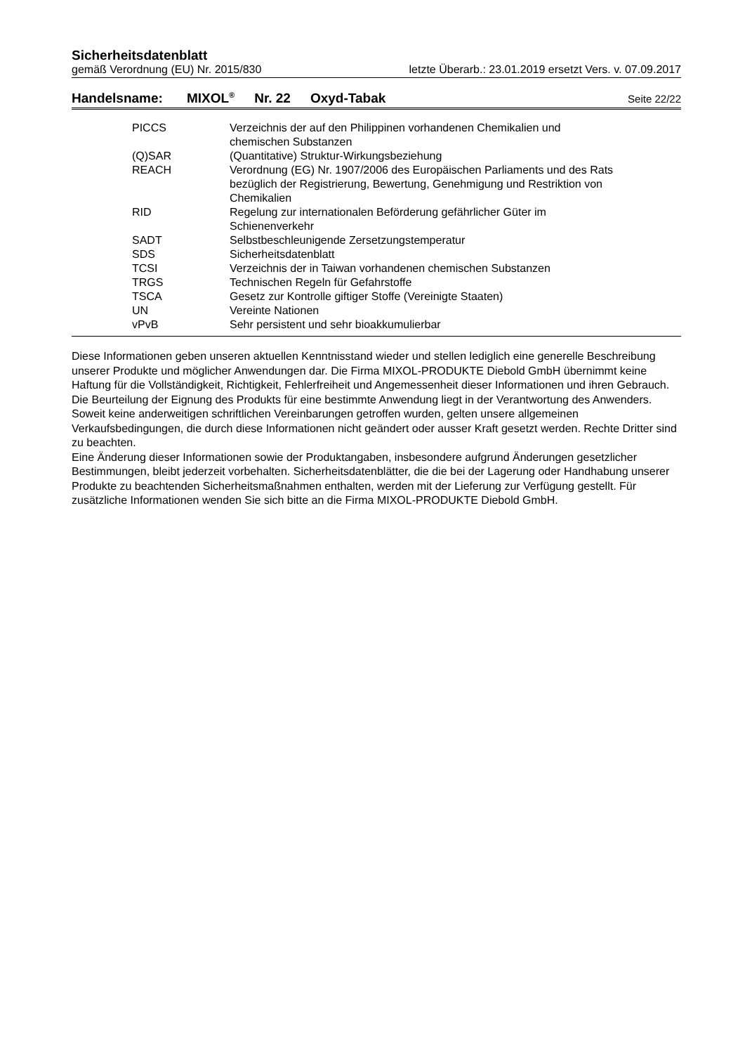Sicherheitsdatenblatt
gemäß Verordnung (EU) Nr. 2015/830 letzte Überarb.: 23.01.2019 ersetzt Vers. v. 07.09.2017
Handelsname: MIXOL<sup>®</sup> Nr. 22 Oxyd-Tabak Seite 22/22
| PICCS | Verzeichnis der auf den Philippinen vorhandenen Chemikalien und chemischen Substanzen |
| (Q)SAR | (Quantitative) Struktur-Wirkungsbeziehung |
| REACH | Verordnung (EG) Nr. 1907/2006 des Europäischen Parliaments und des Rats bezüglich der Registrierung, Bewertung, Genehmigung und Restriktion von Chemikalien |
| RID | Regelung zur internationalen Beförderung gefährlicher Güter im Schienenverkehr |
| SADT | Selbstbeschleunigende Zersetzungstemperatur |
| SDS | Sicherheitsdatenblatt |
| TCSI | Verzeichnis der in Taiwan vorhandenen chemischen Substanzen |
| TRGS | Technischen Regeln für Gefahrstoffe |
| TSCA | Gesetz zur Kontrolle giftiger Stoffe (Vereinigte Staaten) |
| UN | Vereinte Nationen |
| vPvB | Sehr persistent und sehr bioakkumulierbar |
Diese Informationen geben unseren aktuellen Kenntnisstand wieder und stellen lediglich eine generelle Beschreibung unserer Produkte und möglicher Anwendungen dar. Die Firma MIXOL-PRODUKTE Diebold GmbH übernimmt keine Haftung für die Vollständigkeit, Richtigkeit, Fehlerfreiheit und Angemessenheit dieser Informationen und ihren Gebrauch. Die Beurteilung der Eignung des Produkts für eine bestimmte Anwendung liegt in der Verantwortung des Anwenders. Soweit keine anderweitigen schriftlichen Vereinbarungen getroffen wurden, gelten unsere allgemeinen Verkaufsbedingungen, die durch diese Informationen nicht geändert oder ausser Kraft gesetzt werden. Rechte Dritter sind zu beachten.
Eine Änderung dieser Informationen sowie der Produktangaben, insbesondere aufgrund Änderungen gesetzlicher Bestimmungen, bleibt jederzeit vorbehalten. Sicherheitsdatenblätter, die die bei der Lagerung oder Handhabung unserer Produkte zu beachtenden Sicherheitsmaßnahmen enthalten, werden mit der Lieferung zur Verfügung gestellt. Für zusätzliche Informationen wenden Sie sich bitte an die Firma MIXOL-PRODUKTE Diebold GmbH.